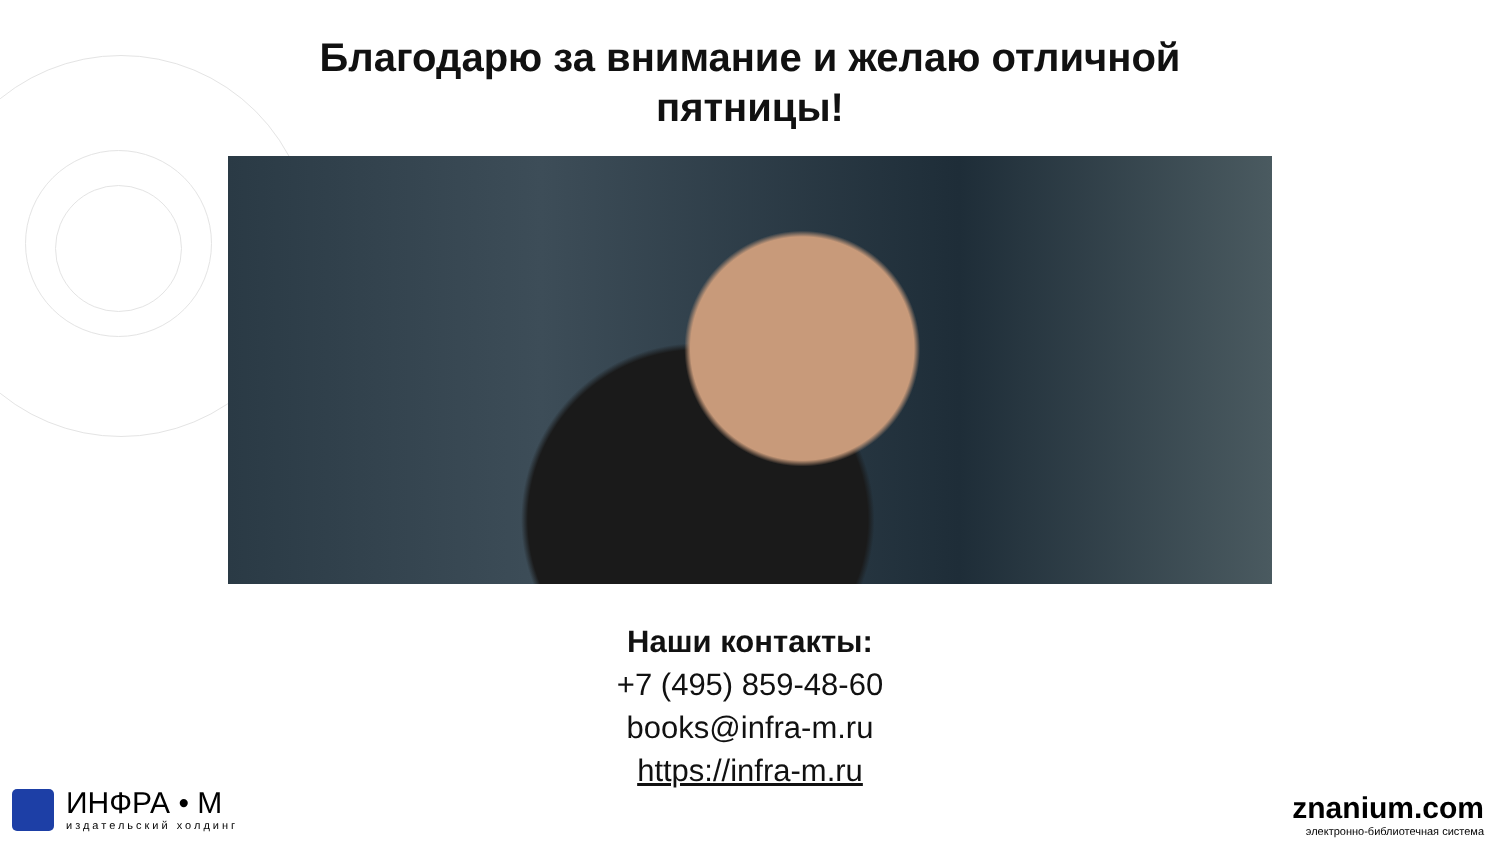Благодарю за внимание и желаю отличной
пятницы!
Наши контакты:
+7 (495) 859-48-60
books@infra-m.ru
https://infra-m.ru
ИНФРА • М
издательский холдинг
znanium.com
электронно-библиотечная система